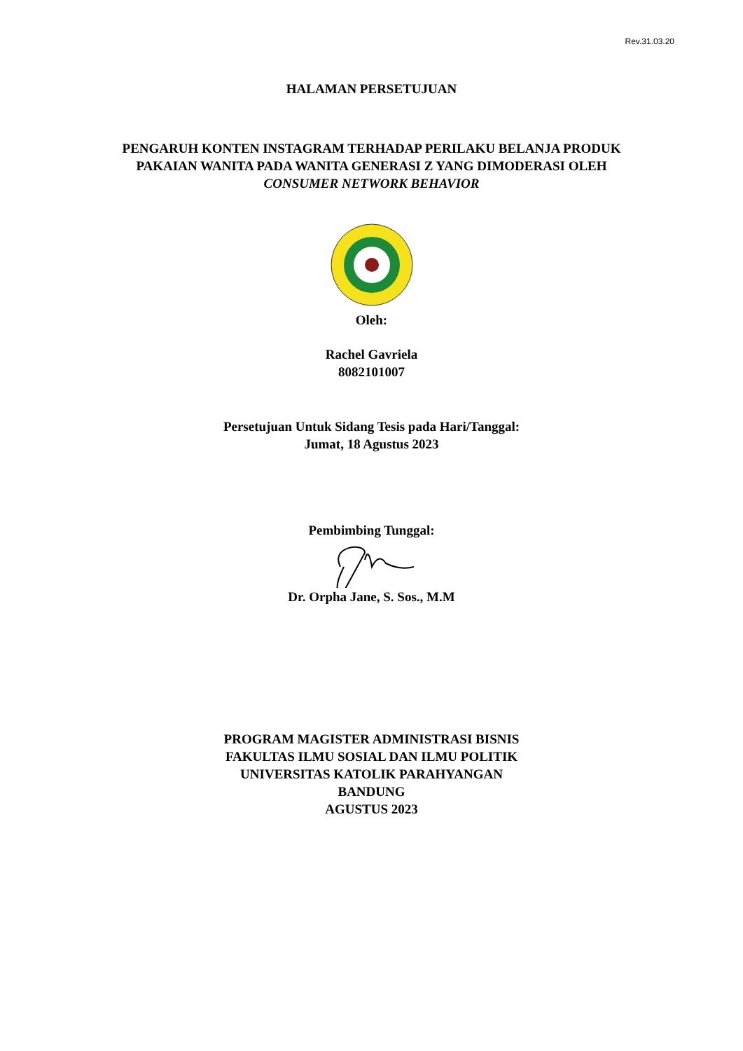Rev.31.03.20
HALAMAN PERSETUJUAN
PENGARUH KONTEN INSTAGRAM TERHADAP PERILAKU BELANJA PRODUK
PAKAIAN WANITA PADA WANITA GENERASI Z YANG DIMODERASI OLEH
CONSUMER NETWORK BEHAVIOR
Oleh:
Rachel Gavriela
8082101007
Persetujuan Untuk Sidang Tesis pada Hari/Tanggal:
Jumat, 18 Agustus 2023
Pembimbing Tunggal:
Dr. Orpha Jane, S. Sos., M.M
PROGRAM MAGISTER ADMINISTRASI BISNIS
FAKULTAS ILMU SOSIAL DAN ILMU POLITIK
UNIVERSITAS KATOLIK PARAHYANGAN
BANDUNG
AGUSTUS 2023